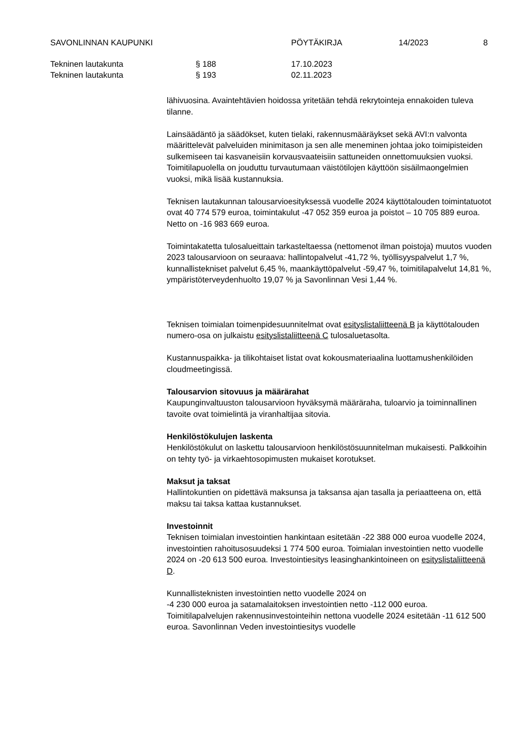SAVONLINNAN KAUPUNKI PÖYTÄKIRJA 14/2023 8
Tekninen lautakunta § 188 17.10.2023
Tekninen lautakunta § 193 02.11.2023
lähivuosina. Avaintehtävien hoidossa yritetään tehdä rekrytointeja ennakoiden tuleva tilanne.
Lainsäädäntö ja säädökset, kuten tielaki, rakennusmääräykset sekä AVI:n valvonta määrittelevät palveluiden minimitason ja sen alle meneminen johtaa joko toimipisteiden sulkemiseen tai kasvaneisiin korvausvaateisiin sattuneiden onnettomuuksien vuoksi.
Toimitilapuolella on jouduttu turvautumaan väistötilojen käyttöön sisäilmaongelmien vuoksi, mikä lisää kustannuksia.
Teknisen lautakunnan talousarvioesityksessä vuodelle 2024 käyttötalouden toimintatuotot ovat 40 774 579 euroa, toimintakulut -47 052 359 euroa ja poistot – 10 705 889 euroa. Netto on -16 983 669 euroa.
Toimintakatetta tulosalueittain tarkasteltaessa (nettomenot ilman poistoja) muutos vuoden 2023 talousarvioon on seuraava: hallintopalvelut -41,72 %, työllisyyspalvelut 1,7 %, kunnallistekniset palvelut 6,45 %, maankäyttöpalvelut -59,47 %, toimitilapalvelut 14,81 %, ympäristöterveydenhuolto 19,07 % ja Savonlinnan Vesi 1,44 %.
Teknisen toimialan toimenpidesuunnitelmat ovat esityslistaliitteenä B ja käyttötalouden numero-osa on julkaistu esityslistaliitteenä C tulosaluetasolta.
Kustannuspaikka- ja tilikohtaiset listat ovat kokousmateriaalina luottamushenkilöiden cloudmeetingissä.
Talousarvion sitovuus ja määrärahat
Kaupunginvaltuuston talousarvioon hyväksymä määräraha, tuloarvio ja toiminnallinen tavoite ovat toimielintä ja viranhaltijaa sitovia.
Henkilöstökulujen laskenta
Henkilöstökulut on laskettu talousarvioon henkilöstösuunnitelman mukaisesti. Palkkoihin on tehty työ- ja virkaehtosopimusten mukaiset korotukset.
Maksut ja taksat
Hallintokuntien on pidettävä maksunsa ja taksansa ajan tasalla ja periaatteena on, että maksu tai taksa kattaa kustannukset.
Investoinnit
Teknisen toimialan investointien hankintaan esitetään -22 388 000 euroa vuodelle 2024, investointien rahoitusosuudeksi 1 774 500 euroa. Toimialan investointien netto vuodelle 2024 on -20 613 500 euroa. Investointiesitys leasinghankintoineen on esityslistaliitteenä D.
Kunnallisteknisten investointien netto vuodelle 2024 on
-4 230 000 euroa ja satamalaitoksen investointien netto -112 000 euroa. Toimitilapalvelujen rakennusinvestointeihin nettona vuodelle 2024 esitetään -11 612 500 euroa. Savonlinnan Veden investointiesitys vuodelle